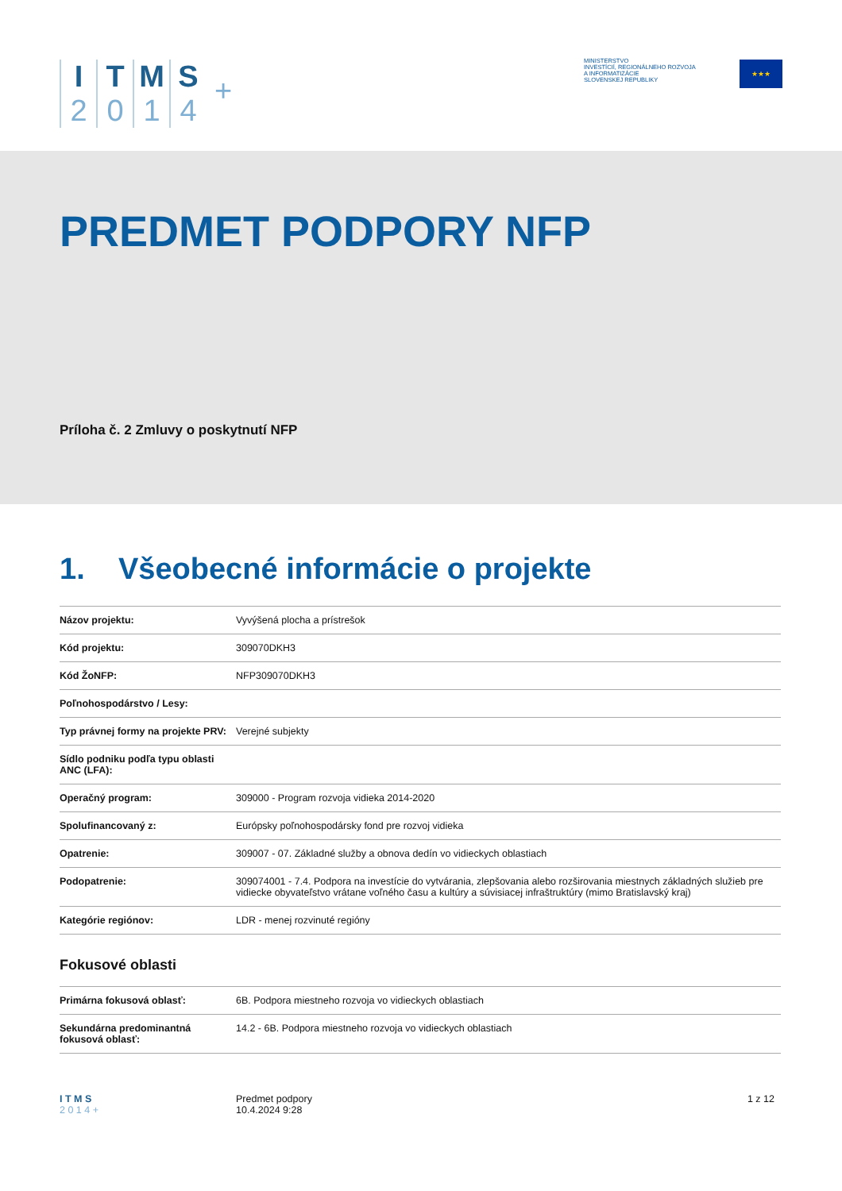I
2
T
0
M
1
S
4
+
MINISTERSTVO
INVESTÍCIÍ, REGIONÁLNEHO ROZVOJA
A INFORMATIZÁCIE
SLOVENSKEJ REPUBLIKY
★★★
PREDMET PODPORY NFP
Príloha č. 2 Zmluvy o poskytnutí NFP
1. Všeobecné informácie o projekte
| Názov projektu: | Vyvýšená plocha a prístrešok |
| Kód projektu: | 309070DKH3 |
| Kód ŽoNFP: | NFP309070DKH3 |
| Poľnohospodárstvo / Lesy: | |
| Typ právnej formy na projekte PRV: | Verejné subjekty |
| Sídlo podniku podľa typu oblasti ANC (LFA): | |
| Operačný program: | 309000 - Program rozvoja vidieka 2014-2020 |
| Spolufinancovaný z: | Európsky poľnohospodársky fond pre rozvoj vidieka |
| Opatrenie: | 309007 - 07. Základné služby a obnova dedín vo vidieckych oblastiach |
| Podopatrenie: | 309074001 - 7.4. Podpora na investície do vytvárania, zlepšovania alebo rozširovania miestnych základných služieb pre vidiecke obyvateľstvo vrátane voľného času a kultúry a súvisiacej infraštruktúry (mimo Bratislavský kraj) |
| Kategórie regiónov: | LDR - menej rozvinuté regióny |
Fokusové oblasti
| Primárna fokusová oblasť: | 6B. Podpora miestneho rozvoja vo vidieckych oblastiach |
| Sekundárna predominantná fokusová oblasť: | 14.2 - 6B. Podpora miestneho rozvoja vo vidieckych oblastiach |
I T M S
2 0 1 4 +
Predmet podpory
10.4.2024 9:28
1 z 12